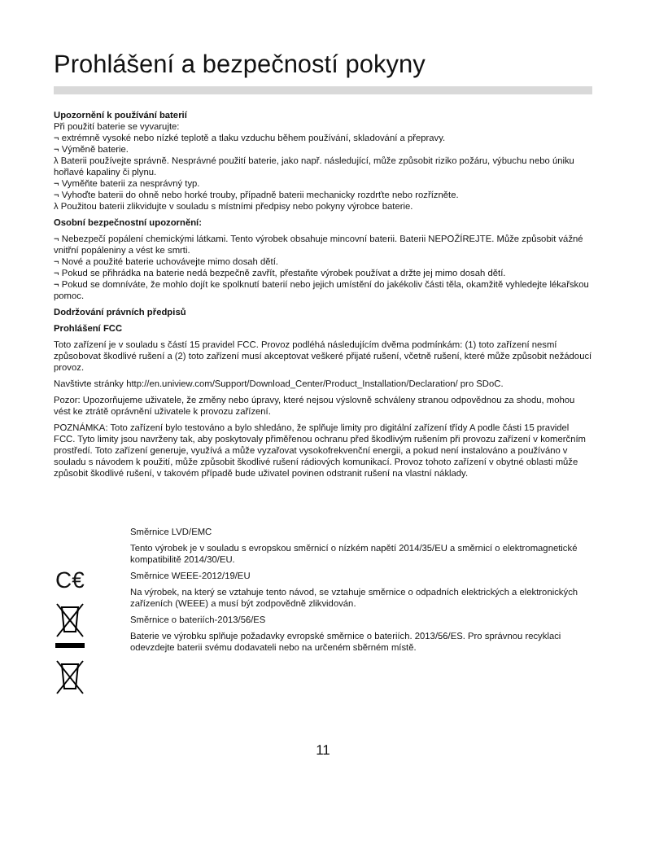Prohlášení a bezpečností pokyny
Upozornění k používání baterií
Při použití baterie se vyvarujte:
¬ extrémně vysoké nebo nízké teplotě a tlaku vzduchu během používání, skladování a přepravy.
¬ Výměně baterie.
λ Baterii používejte správně. Nesprávné použití baterie, jako např. následující, může způsobit riziko požáru, výbuchu nebo úniku hořlavé kapaliny či plynu.
¬ Vyměňte baterii za nesprávný typ.
¬ Vyhoďte baterii do ohně nebo horké trouby, případně baterii mechanicky rozdrťte nebo rozřízněte.
λ Použitou baterii zlikvidujte v souladu s místními předpisy nebo pokyny výrobce baterie.
Osobní bezpečnostní upozornění:
¬ Nebezpečí popálení chemickými látkami. Tento výrobek obsahuje mincovní baterii. Baterii NEPOŽÍREJTE. Může způsobit vážné vnitřní popáleniny a vést ke smrti.
¬ Nové a použité baterie uchovávejte mimo dosah dětí.
¬ Pokud se přihrádka na baterie nedá bezpečně zavřít, přestaňte výrobek používat a držte jej mimo dosah dětí.
¬ Pokud se domníváte, že mohlo dojít ke spolknutí baterií nebo jejich umístění do jakékoliv části těla, okamžitě vyhledejte lékařskou pomoc.
Dodržování právních předpisů
Prohlášení FCC
Toto zařízení je v souladu s částí 15 pravidel FCC. Provoz podléhá následujícím dvěma podmínkám: (1) toto zařízení nesmí způsobovat škodlivé rušení a (2) toto zařízení musí akceptovat veškeré přijaté rušení, včetně rušení, které může způsobit nežádoucí provoz.
Navštivte stránky http://en.uniview.com/Support/Download_Center/Product_Installation/Declaration/ pro SDoC.
Pozor: Upozorňujeme uživatele, že změny nebo úpravy, které nejsou výslovně schváleny stranou odpovědnou za shodu, mohou vést ke ztrátě oprávnění uživatele k provozu zařízení.
POZNÁMKA: Toto zařízení bylo testováno a bylo shledáno, že splňuje limity pro digitální zařízení třídy A podle části 15 pravidel FCC. Tyto limity jsou navrženy tak, aby poskytovaly přiměřenou ochranu před škodlivým rušením při provozu zařízení v komerčním prostředí. Toto zařízení generuje, využívá a může vyzařovat vysokofrekvenční energii, a pokud není instalováno a používáno v souladu s návodem k použití, může způsobit škodlivé rušení rádiových komunikací. Provoz tohoto zařízení v obytné oblasti může způsobit škodlivé rušení, v takovém případě bude uživatel povinen odstranit rušení na vlastní náklady.
C€
Směrnice LVD/EMC
Tento výrobek je v souladu s evropskou směrnicí o nízkém napětí 2014/35/EU a směrnicí o elektromagnetické kompatibilitě 2014/30/EU.
Směrnice WEEE-2012/19/EU
Na výrobek, na který se vztahuje tento návod, se vztahuje směrnice o odpadních elektrických a elektronických zařízeních (WEEE) a musí být zodpovědně zlikvidován.
Směrnice o bateriích-2013/56/ES
Baterie ve výrobku splňuje požadavky evropské směrnice o bateriích. 2013/56/ES. Pro správnou recyklaci odevzdejte baterii svému dodavateli nebo na určeném sběrném místě.
11